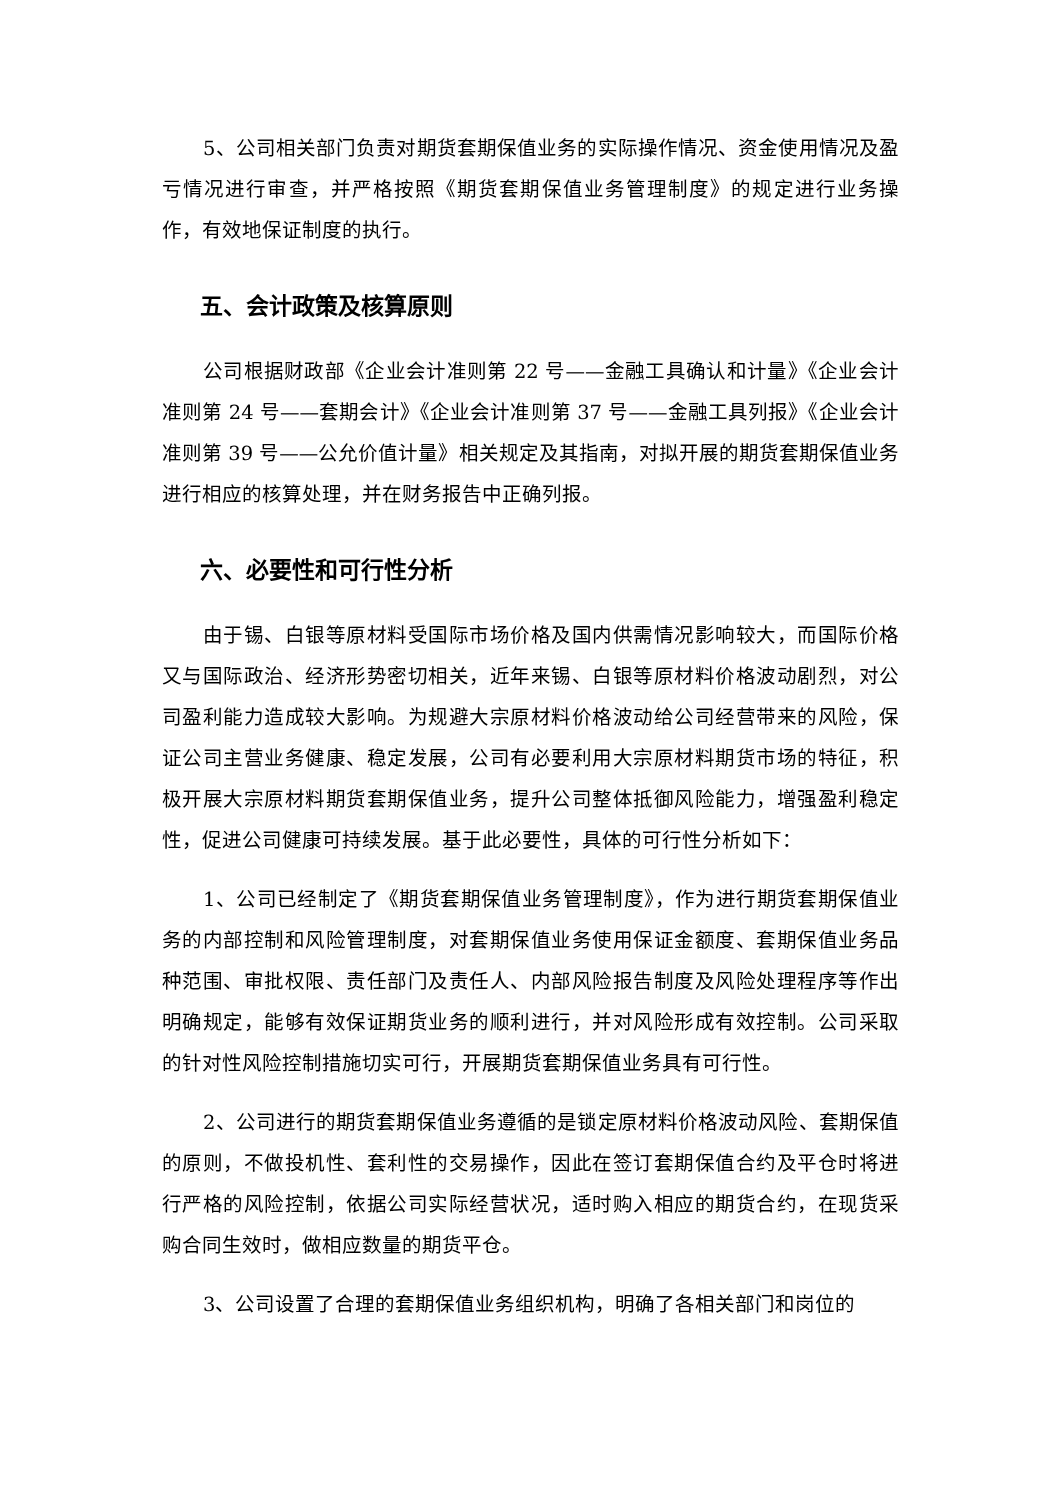5、公司相关部门负责对期货套期保值业务的实际操作情况、资金使用情况及盈亏情况进行审查，并严格按照《期货套期保值业务管理制度》的规定进行业务操作，有效地保证制度的执行。
五、会计政策及核算原则
公司根据财政部《企业会计准则第 22 号——金融工具确认和计量》《企业会计准则第 24 号——套期会计》《企业会计准则第 37 号——金融工具列报》《企业会计准则第 39 号——公允价值计量》相关规定及其指南，对拟开展的期货套期保值业务进行相应的核算处理，并在财务报告中正确列报。
六、必要性和可行性分析
由于锡、白银等原材料受国际市场价格及国内供需情况影响较大，而国际价格又与国际政治、经济形势密切相关，近年来锡、白银等原材料价格波动剧烈，对公司盈利能力造成较大影响。为规避大宗原材料价格波动给公司经营带来的风险，保证公司主营业务健康、稳定发展，公司有必要利用大宗原材料期货市场的特征，积极开展大宗原材料期货套期保值业务，提升公司整体抵御风险能力，增强盈利稳定性，促进公司健康可持续发展。基于此必要性，具体的可行性分析如下：
1、公司已经制定了《期货套期保值业务管理制度》，作为进行期货套期保值业务的内部控制和风险管理制度，对套期保值业务使用保证金额度、套期保值业务品种范围、审批权限、责任部门及责任人、内部风险报告制度及风险处理程序等作出明确规定，能够有效保证期货业务的顺利进行，并对风险形成有效控制。公司采取的针对性风险控制措施切实可行，开展期货套期保值业务具有可行性。
2、公司进行的期货套期保值业务遵循的是锁定原材料价格波动风险、套期保值的原则，不做投机性、套利性的交易操作，因此在签订套期保值合约及平仓时将进行严格的风险控制，依据公司实际经营状况，适时购入相应的期货合约，在现货采购合同生效时，做相应数量的期货平仓。
3、公司设置了合理的套期保值业务组织机构，明确了各相关部门和岗位的